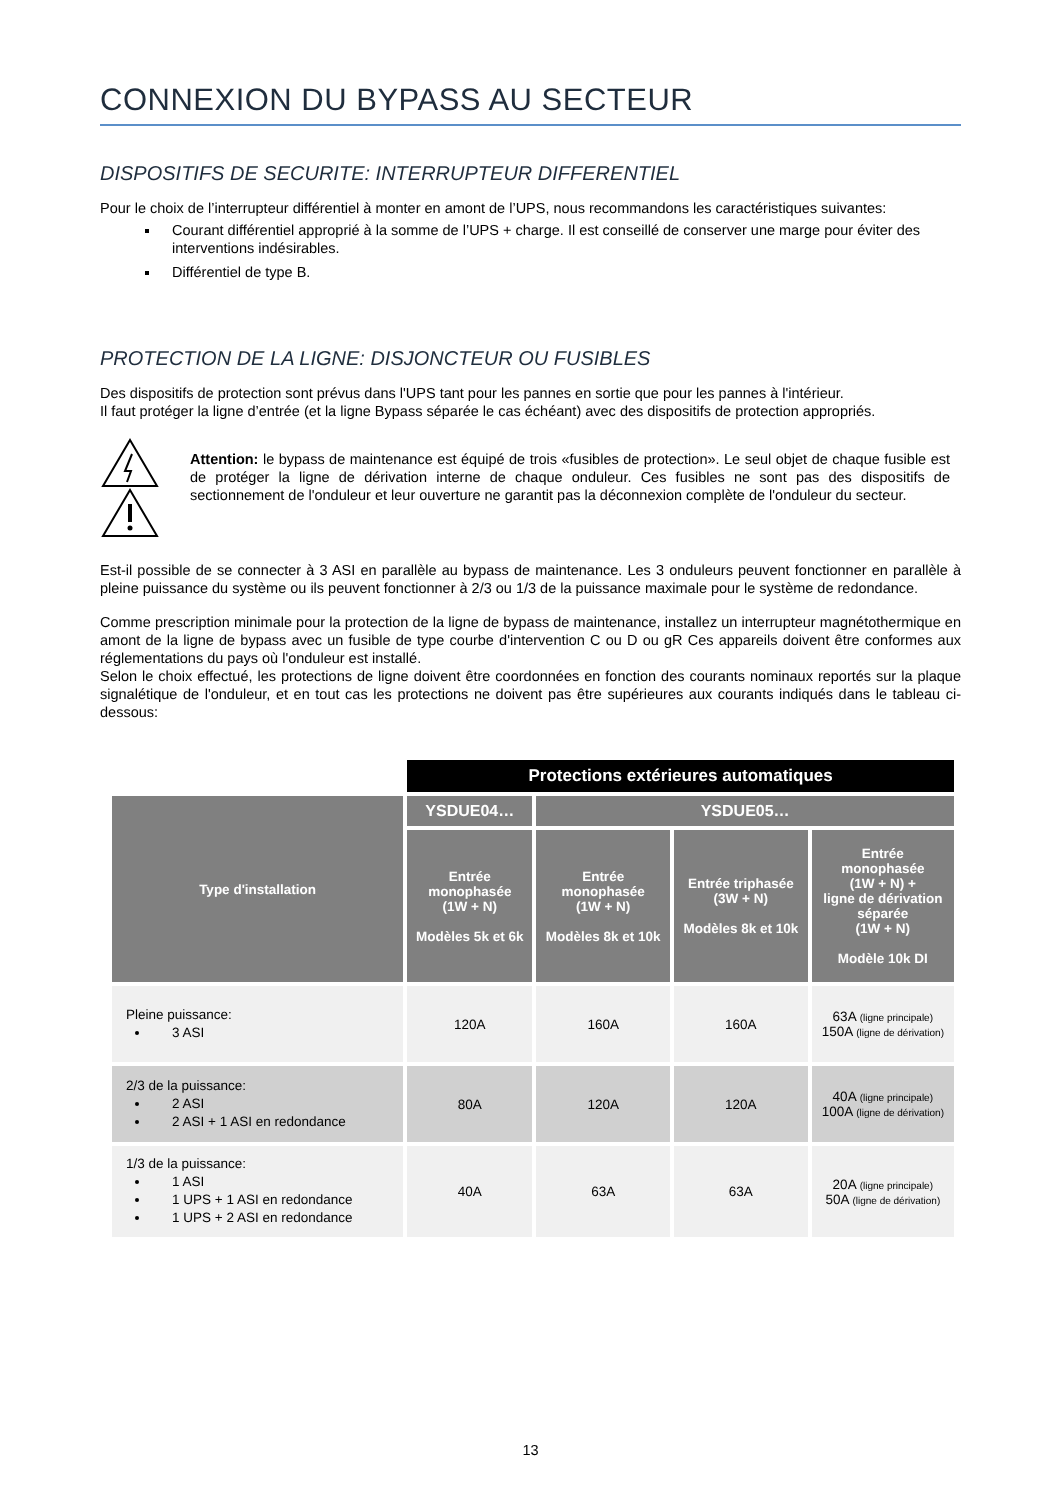CONNEXION DU BYPASS AU SECTEUR
DISPOSITIFS DE SECURITE: INTERRUPTEUR DIFFERENTIEL
Pour le choix de l’interrupteur différentiel à monter en amont de l’UPS, nous recommandons les caractéristiques suivantes:
Courant différentiel approprié à la somme de l’UPS + charge. Il est conseillé de conserver une marge pour éviter des interventions indésirables.
Différentiel de type B.
PROTECTION DE LA LIGNE: DISJONCTEUR OU FUSIBLES
Des dispositifs de protection sont prévus dans l'UPS tant pour les pannes en sortie que pour les pannes à l'intérieur.
Il faut protéger la ligne d’entrée (et la ligne Bypass séparée le cas échéant) avec des dispositifs de protection appropriés.
Attention: le bypass de maintenance est équipé de trois «fusibles de protection». Le seul objet de chaque fusible est de protéger la ligne de dérivation interne de chaque onduleur. Ces fusibles ne sont pas des dispositifs de sectionnement de l'onduleur et leur ouverture ne garantit pas la déconnexion complète de l'onduleur du secteur.
Est-il possible de se connecter à 3 ASI en parallèle au bypass de maintenance. Les 3 onduleurs peuvent fonctionner en parallèle à pleine puissance du système ou ils peuvent fonctionner à 2/3 ou 1/3 de la puissance maximale pour le système de redondance.
Comme prescription minimale pour la protection de la ligne de bypass de maintenance, installez un interrupteur magnétothermique en amont de la ligne de bypass avec un fusible de type courbe d'intervention C ou D ou gR Ces appareils doivent être conformes aux réglementations du pays où l'onduleur est installé.
Selon le choix effectué, les protections de ligne doivent être coordonnées en fonction des courants nominaux reportés sur la plaque signalétique de l'onduleur, et en tout cas les protections ne doivent pas être supérieures aux courants indiqués dans le tableau ci-dessous:
| | Protections extérieures automatiques | | | |
| Type d'installation | YSDUE04… | YSDUE05… | | |
| | Entrée monophasée (1W + N) Modèles 5k et 6k | Entrée monophasée (1W + N) Modèles 8k et 10k | Entrée triphasée (3W + N) Modèles 8k et 10k | Entrée monophasée (1W + N) + ligne de dérivation séparée (1W + N) Modèle 10k DI |
| Pleine puissance: 3 ASI | 120A | 160A | 160A | 63A (ligne principale) 150A (ligne de dérivation) |
| 2/3 de la puissance: 2 ASI 2 ASI + 1 ASI en redondance | 80A | 120A | 120A | 40A (ligne principale) 100A (ligne de dérivation) |
| 1/3 de la puissance: 1 ASI 1 UPS + 1 ASI en redondance 1 UPS + 2 ASI en redondance | 40A | 63A | 63A | 20A (ligne principale) 50A (ligne de dérivation) |
13